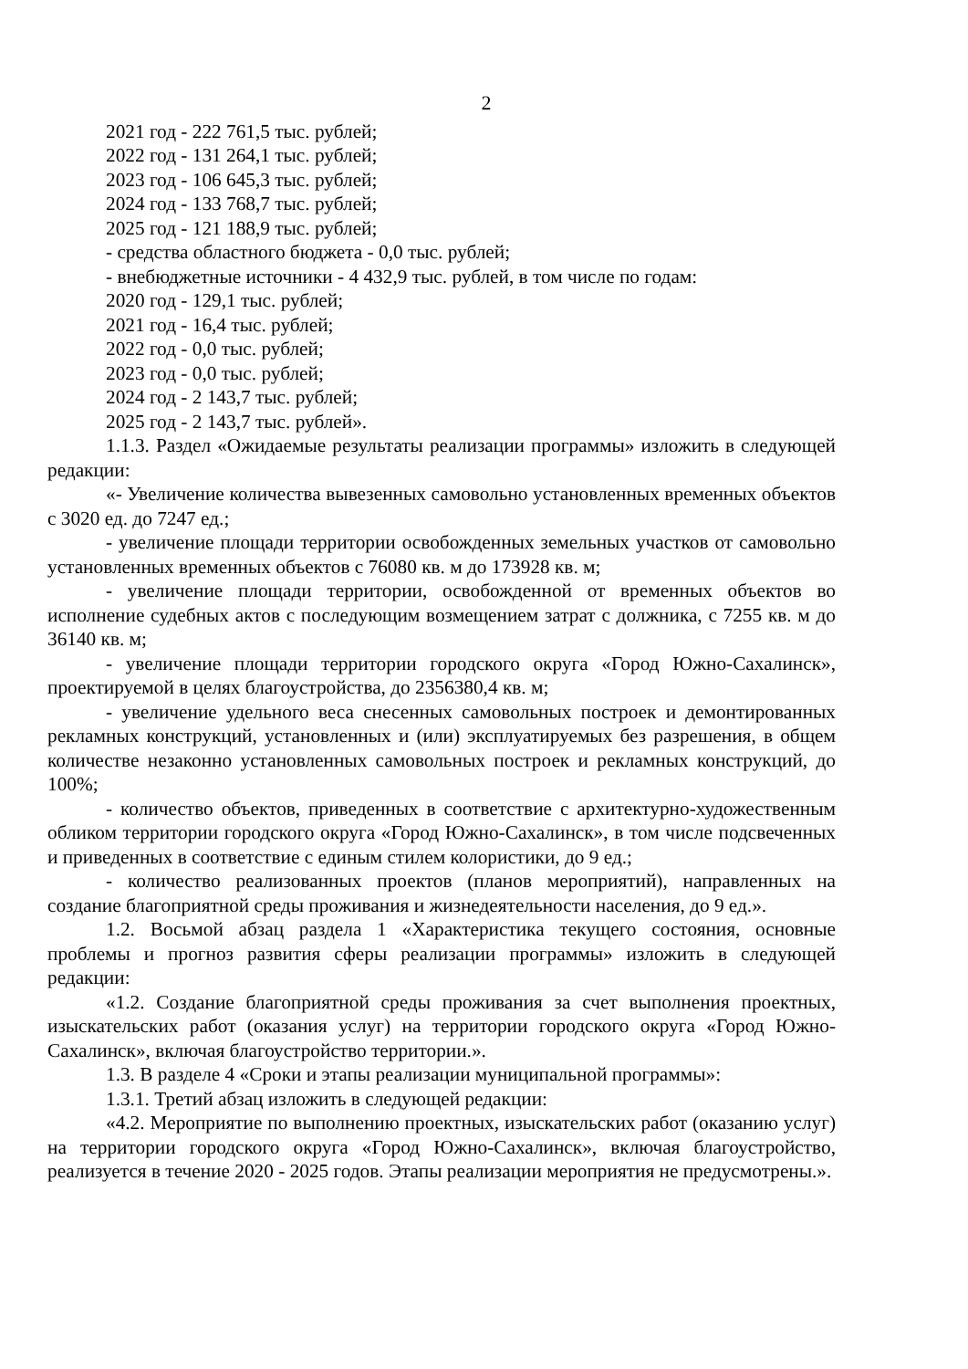2
2021 год - 222 761,5 тыс. рублей;
2022 год - 131 264,1 тыс. рублей;
2023 год - 106 645,3 тыс. рублей;
2024 год - 133 768,7 тыс. рублей;
2025 год - 121 188,9 тыс. рублей;
- средства областного бюджета - 0,0 тыс. рублей;
- внебюджетные источники - 4 432,9 тыс. рублей, в том числе по годам:
2020 год - 129,1 тыс. рублей;
2021 год - 16,4 тыс. рублей;
2022 год - 0,0 тыс. рублей;
2023 год - 0,0 тыс. рублей;
2024 год - 2 143,7 тыс. рублей;
2025 год - 2 143,7 тыс. рублей».
1.1.3. Раздел «Ожидаемые результаты реализации программы» изложить в следующей редакции:
«- Увеличение количества вывезенных самовольно установленных временных объектов с 3020 ед. до 7247 ед.;
- увеличение площади территории освобожденных земельных участков от самовольно установленных временных объектов с 76080 кв. м до 173928 кв. м;
- увеличение площади территории, освобожденной от временных объектов во исполнение судебных актов с последующим возмещением затрат с должника, с 7255 кв. м до 36140 кв. м;
- увеличение площади территории городского округа «Город Южно-Сахалинск», проектируемой в целях благоустройства, до 2356380,4 кв. м;
- увеличение удельного веса снесенных самовольных построек и демонтированных рекламных конструкций, установленных и (или) эксплуатируемых без разрешения, в общем количестве незаконно установленных самовольных построек и рекламных конструкций, до 100%;
- количество объектов, приведенных в соответствие с архитектурно-художественным обликом территории городского округа «Город Южно-Сахалинск», в том числе подсвеченных и приведенных в соответствие с единым стилем колористики, до 9 ед.;
- количество реализованных проектов (планов мероприятий), направленных на создание благоприятной среды проживания и жизнедеятельности населения, до 9 ед.».
1.2. Восьмой абзац раздела 1 «Характеристика текущего состояния, основные проблемы и прогноз развития сферы реализации программы» изложить в следующей редакции:
«1.2. Создание благоприятной среды проживания за счет выполнения проектных, изыскательских работ (оказания услуг) на территории городского округа «Город Южно-Сахалинск», включая благоустройство территории.».
1.3. В разделе 4 «Сроки и этапы реализации муниципальной программы»:
1.3.1. Третий абзац изложить в следующей редакции:
«4.2. Мероприятие по выполнению проектных, изыскательских работ (оказанию услуг) на территории городского округа «Город Южно-Сахалинск», включая благоустройство, реализуется в течение 2020 - 2025 годов. Этапы реализации мероприятия не предусмотрены.».